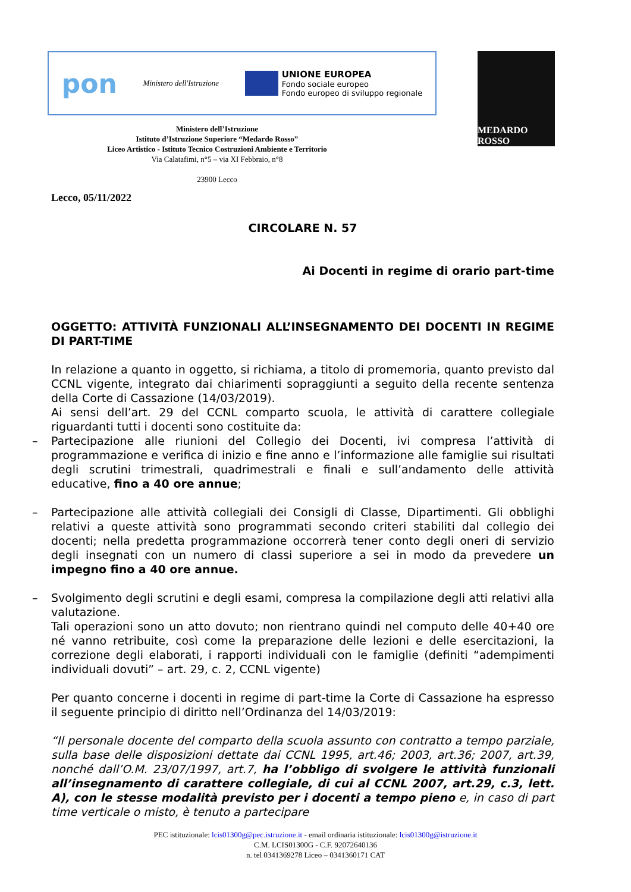pon Ministero dell'Istruzione
UNIONE EUROPEA
Fondo sociale europeo
Fondo europeo di sviluppo regionale
MEDARDO ROSSO
Ministero dell’Istruzione
Istituto d’Istruzione Superiore “Medardo Rosso”
Liceo Artistico - Istituto Tecnico Costruzioni Ambiente e Territorio
Via Calatafimi, n°5 – via XI Febbraio, n°8
23900 Lecco
Lecco, 05/11/2022
CIRCOLARE N. 57
Ai Docenti in regime di orario part-time
OGGETTO: ATTIVITÀ FUNZIONALI ALL’INSEGNAMENTO DEI DOCENTI IN REGIME DI PART-TIME
In relazione a quanto in oggetto, si richiama, a titolo di promemoria, quanto previsto dal CCNL vigente, integrato dai chiarimenti sopraggiunti a seguito della recente sentenza della Corte di Cassazione (14/03/2019).
Ai sensi dell’art. 29 del CCNL comparto scuola, le attività di carattere collegiale riguardanti tutti i docenti sono costituite da:
– Partecipazione alle riunioni del Collegio dei Docenti, ivi compresa l’attività di programmazione e verifica di inizio e fine anno e l’informazione alle famiglie sui risultati degli scrutini trimestrali, quadrimestrali e finali e sull’andamento delle attività educative, fino a 40 ore annue;
– Partecipazione alle attività collegiali dei Consigli di Classe, Dipartimenti. Gli obblighi relativi a queste attività sono programmati secondo criteri stabiliti dal collegio dei docenti; nella predetta programmazione occorrerà tener conto degli oneri di servizio degli insegnati con un numero di classi superiore a sei in modo da prevedere un impegno fino a 40 ore annue.
– Svolgimento degli scrutini e degli esami, compresa la compilazione degli atti relativi alla valutazione.
Tali operazioni sono un atto dovuto; non rientrano quindi nel computo delle 40+40 ore né vanno retribuite, così come la preparazione delle lezioni e delle esercitazioni, la correzione degli elaborati, i rapporti individuali con le famiglie (definiti “adempimenti individuali dovuti” – art. 29, c. 2, CCNL vigente)
Per quanto concerne i docenti in regime di part-time la Corte di Cassazione ha espresso il seguente principio di diritto nell’Ordinanza del 14/03/2019:
“Il personale docente del comparto della scuola assunto con contratto a tempo parziale, sulla base delle disposizioni dettate dai CCNL 1995, art.46; 2003, art.36; 2007, art.39, nonché dall’O.M. 23/07/1997, art.7, ha l’obbligo di svolgere le attività funzionali all’insegnamento di carattere collegiale, di cui al CCNL 2007, art.29, c.3, lett. A), con le stesse modalità previsto per i docenti a tempo pieno e, in caso di part time verticale o misto, è tenuto a partecipare
PEC istituzionale: lcis01300g@pec.istruzione.it - email ordinaria istituzionale: lcis01300g@istruzione.it
C.M. LCIS01300G - C.F. 92072640136
n. tel 0341369278 Liceo – 0341360171 CAT